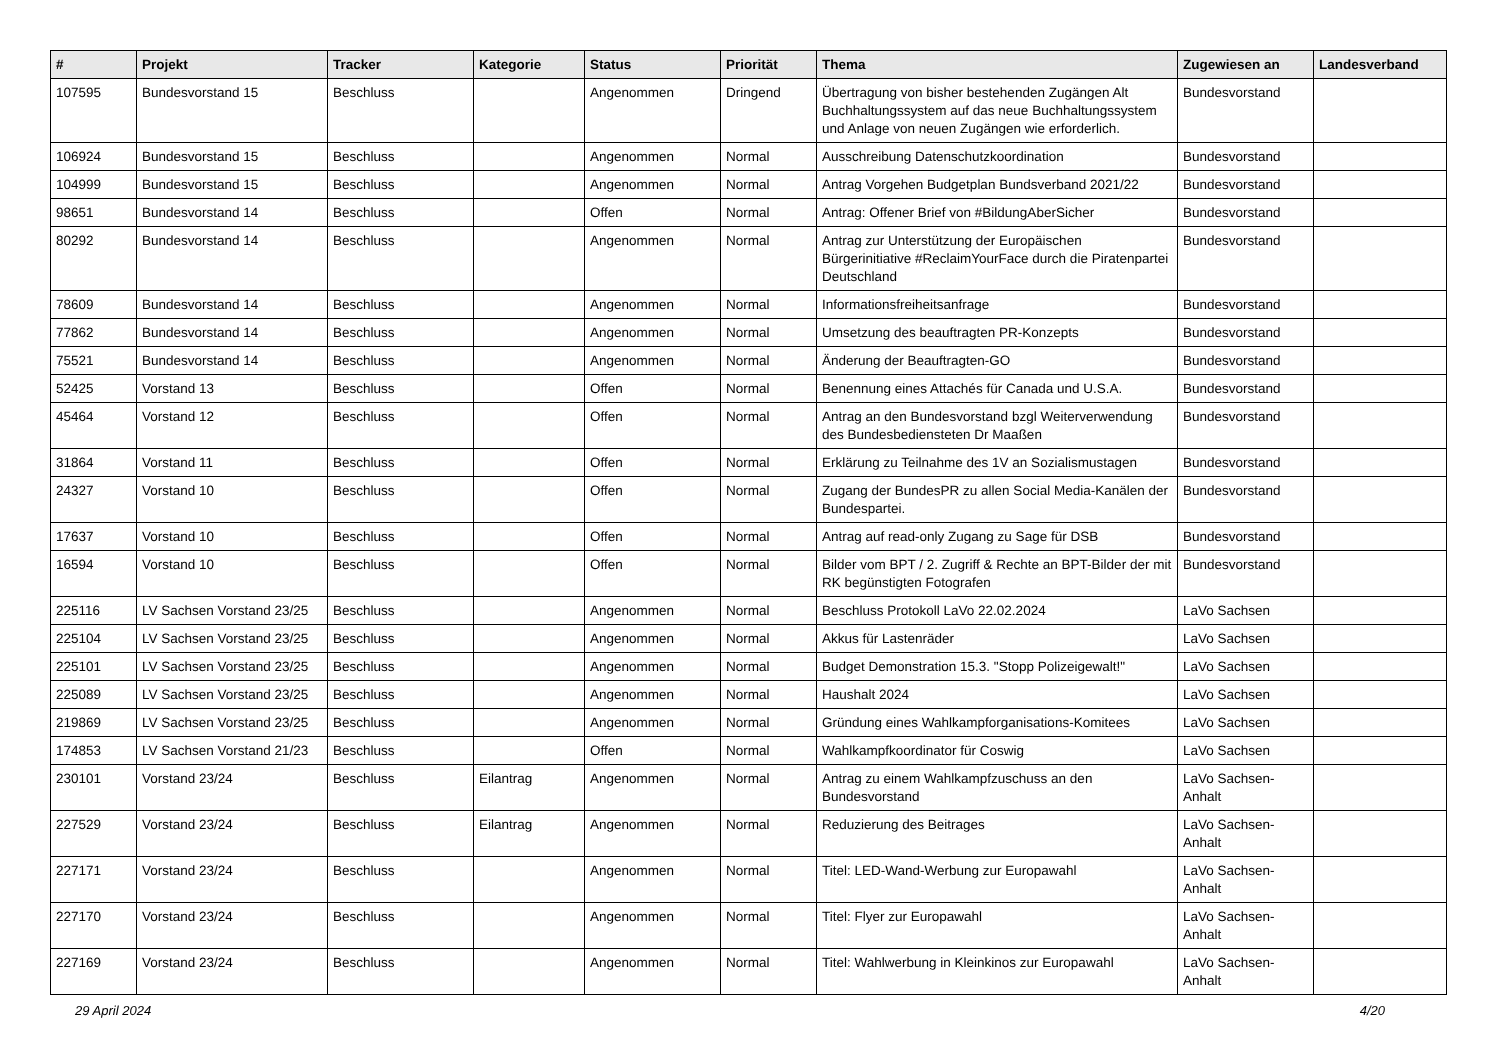| # | Projekt | Tracker | Kategorie | Status | Priorität | Thema | Zugewiesen an | Landesverband |
| --- | --- | --- | --- | --- | --- | --- | --- | --- |
| 107595 | Bundesvorstand 15 | Beschluss | | Angenommen | Dringend | Übertragung von bisher bestehenden Zugängen Alt Buchhaltungssystem auf das neue Buchhaltungssystem und Anlage von neuen Zugängen wie erforderlich. | Bundesvorstand | |
| 106924 | Bundesvorstand 15 | Beschluss | | Angenommen | Normal | Ausschreibung Datenschutzkoordination | Bundesvorstand | |
| 104999 | Bundesvorstand 15 | Beschluss | | Angenommen | Normal | Antrag Vorgehen Budgetplan Bundsverband 2021/22 | Bundesvorstand | |
| 98651 | Bundesvorstand 14 | Beschluss | | Offen | Normal | Antrag: Offener Brief von #BildungAberSicher | Bundesvorstand | |
| 80292 | Bundesvorstand 14 | Beschluss | | Angenommen | Normal | Antrag zur Unterstützung der Europäischen Bürgerinitiative #ReclaimYourFace durch die Piratenpartei Deutschland | Bundesvorstand | |
| 78609 | Bundesvorstand 14 | Beschluss | | Angenommen | Normal | Informationsfreiheitsanfrage | Bundesvorstand | |
| 77862 | Bundesvorstand 14 | Beschluss | | Angenommen | Normal | Umsetzung des beauftragten PR-Konzepts | Bundesvorstand | |
| 75521 | Bundesvorstand 14 | Beschluss | | Angenommen | Normal | Änderung der Beauftragten-GO | Bundesvorstand | |
| 52425 | Vorstand 13 | Beschluss | | Offen | Normal | Benennung eines Attachés für Canada und U.S.A. | Bundesvorstand | |
| 45464 | Vorstand 12 | Beschluss | | Offen | Normal | Antrag an den Bundesvorstand bzgl Weiterverwendung des Bundesbediensteten Dr Maaßen | Bundesvorstand | |
| 31864 | Vorstand 11 | Beschluss | | Offen | Normal | Erklärung zu Teilnahme des 1V an Sozialismustagen | Bundesvorstand | |
| 24327 | Vorstand 10 | Beschluss | | Offen | Normal | Zugang der BundesPR zu allen Social Media-Kanälen der Bundespartei. | Bundesvorstand | |
| 17637 | Vorstand 10 | Beschluss | | Offen | Normal | Antrag auf read-only Zugang zu Sage für DSB | Bundesvorstand | |
| 16594 | Vorstand 10 | Beschluss | | Offen | Normal | Bilder vom BPT / 2. Zugriff & Rechte an BPT-Bilder der mit RK begünstigten Fotografen | Bundesvorstand | |
| 225116 | LV Sachsen Vorstand 23/25 | Beschluss | | Angenommen | Normal | Beschluss Protokoll LaVo 22.02.2024 | LaVo Sachsen | |
| 225104 | LV Sachsen Vorstand 23/25 | Beschluss | | Angenommen | Normal | Akkus für Lastenräder | LaVo Sachsen | |
| 225101 | LV Sachsen Vorstand 23/25 | Beschluss | | Angenommen | Normal | Budget Demonstration 15.3. "Stopp Polizeigewalt!" | LaVo Sachsen | |
| 225089 | LV Sachsen Vorstand 23/25 | Beschluss | | Angenommen | Normal | Haushalt 2024 | LaVo Sachsen | |
| 219869 | LV Sachsen Vorstand 23/25 | Beschluss | | Angenommen | Normal | Gründung eines Wahlkampforganisations-Komitees | LaVo Sachsen | |
| 174853 | LV Sachsen Vorstand 21/23 | Beschluss | | Offen | Normal | Wahlkampfkoordinator für Coswig | LaVo Sachsen | |
| 230101 | Vorstand 23/24 | Beschluss | Eilantrag | Angenommen | Normal | Antrag zu einem Wahlkampfzuschuss an den Bundesvorstand | LaVo Sachsen-Anhalt | |
| 227529 | Vorstand 23/24 | Beschluss | Eilantrag | Angenommen | Normal | Reduzierung des Beitrages | LaVo Sachsen-Anhalt | |
| 227171 | Vorstand 23/24 | Beschluss | | Angenommen | Normal | Titel: LED-Wand-Werbung zur Europawahl | LaVo Sachsen-Anhalt | |
| 227170 | Vorstand 23/24 | Beschluss | | Angenommen | Normal | Titel: Flyer zur Europawahl | LaVo Sachsen-Anhalt | |
| 227169 | Vorstand 23/24 | Beschluss | | Angenommen | Normal | Titel: Wahlwerbung in Kleinkinos zur Europawahl | LaVo Sachsen-Anhalt | |
29 April 2024 4/20